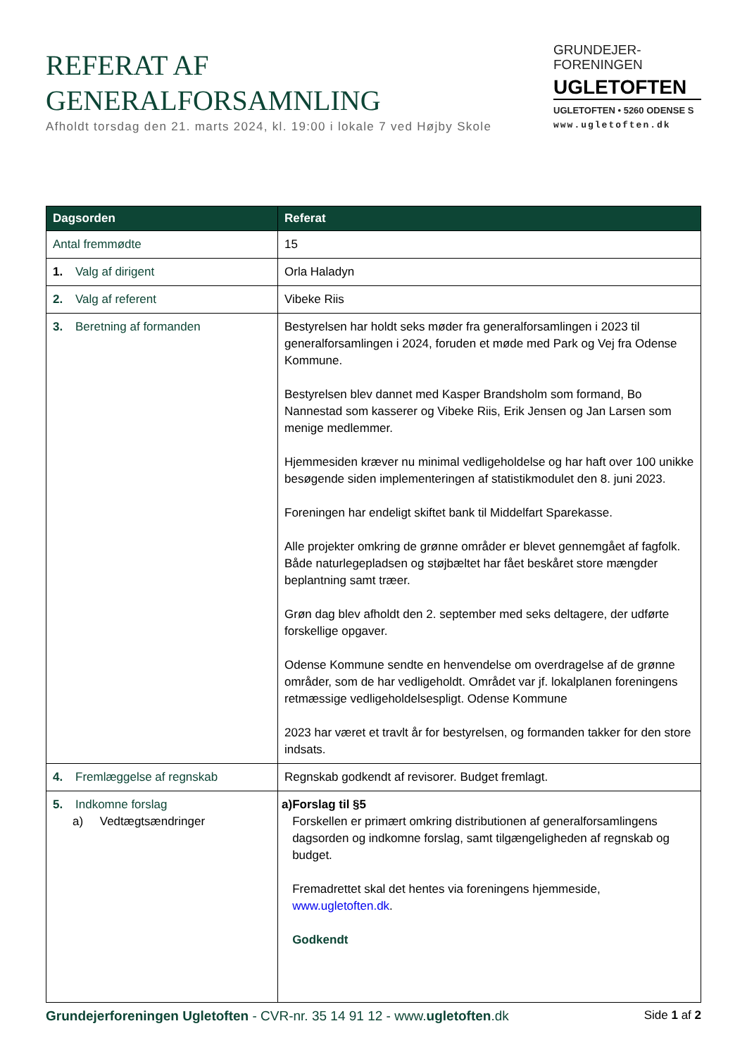REFERAT AF
GENERALFORSAMNLING
Afholdt torsdag den 21. marts 2024, kl. 19:00 i lokale 7 ved Højby Skole
GRUNDEJER-
FORENINGEN
UGLETOFTEN
UGLETOFTEN • 5260 ODENSE S
www.ugletoften.dk
| Dagsorden | Referat |
| --- | --- |
| Antal fremmødte | 15 |
| 1. Valg af dirigent | Orla Haladyn |
| 2. Valg af referent | Vibeke Riis |
| 3. Beretning af formanden | Bestyrelsen har holdt seks møder fra generalforsamlingen i 2023 til generalforsamlingen i 2024, foruden et møde med Park og Vej fra Odense Kommune. Bestyrelsen blev dannet med Kasper Brandsholm som formand, Bo Nannestad som kasserer og Vibeke Riis, Erik Jensen og Jan Larsen som menige medlemmer. Hjemmesiden kræver nu minimal vedligeholdelse og har haft over 100 unikke besøgende siden implementeringen af statistikmodulet den 8. juni 2023. Foreningen har endeligt skiftet bank til Middelfart Sparekasse. Alle projekter omkring de grønne områder er blevet gennemgået af fagfolk. Både naturlegepladsen og støjbæltet har fået beskåret store mængder beplantning samt træer. Grøn dag blev afholdt den 2. september med seks deltagere, der udførte forskellige opgaver. Odense Kommune sendte en henvendelse om overdragelse af de grønne områder, som de har vedligeholdt. Området var jf. lokalplanen foreningens retmæssige vedligeholdelsespligt. Odense Kommune 2023 har været et travlt år for bestyrelsen, og formanden takker for den store indsats. |
| 4. Fremlæggelse af regnskab | Regnskab godkendt af revisorer. Budget fremlagt. |
| 5. Indkomne forslag a) Vedtægtsændringer | a) Forslag til §5 Forskellen er primært omkring distributionen af generalforsamlingens dagsorden og indkomne forslag, samt tilgængeligheden af regnskab og budget. Fremadrettet skal det hentes via foreningens hjemmeside, www.ugletoften.dk . Godkendt |
Grundejerforeningen Ugletoften - CVR-nr. 35 14 91 12 - www.ugletoften.dk
Side 1 af 2